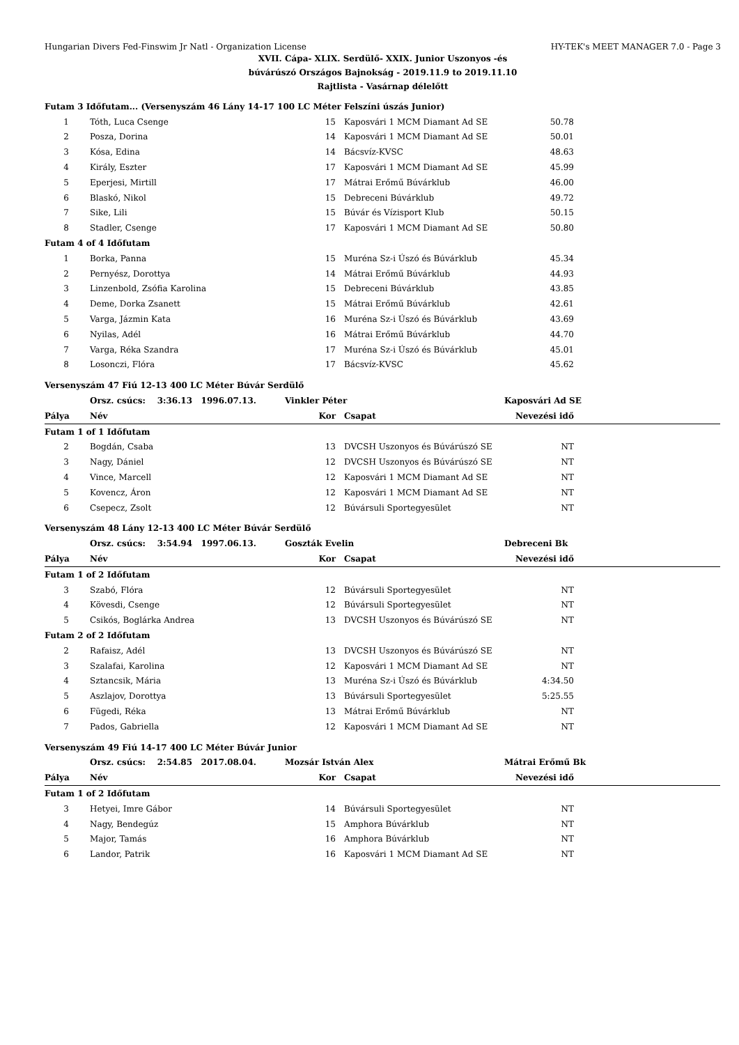Hungarian Divers Fed-Finswim Jr Natl - Organization License HY-TEK's MEET MANAGER 7.0 - Page 3
XVII. Cápa- XLIX. Serdülő- XXIX. Junior Uszonyos -és
búvárúszó Országos Bajnokság - 2019.11.9 to 2019.11.10
Rajtlista - Vasárnap délelőtt
| Futam 3 Időfutam... (Versenyszám 46 Lány 14-17 100 LC Méter Felszíni úszás Junior) | | | | | |
| 1 | Tóth, Luca Csenge | 15 | Kaposvári 1 MCM Diamant Ad SE | 50.78 | |
| 2 | Posza, Dorina | 14 | Kaposvári 1 MCM Diamant Ad SE | 50.01 | |
| 3 | Kósa, Edina | 14 | Bácsvíz-KVSC | 48.63 | |
| 4 | Király, Eszter | 17 | Kaposvári 1 MCM Diamant Ad SE | 45.99 | |
| 5 | Eperjesi, Mirtill | 17 | Mátrai Erőmű Búvárklub | 46.00 | |
| 6 | Blaskó, Nikol | 15 | Debreceni Búvárklub | 49.72 | |
| 7 | Sike, Lili | 15 | Búvár és Vízisport Klub | 50.15 | |
| 8 | Stadler, Csenge | 17 | Kaposvári 1 MCM Diamant Ad SE | 50.80 | |
| Futam 4 of 4 Időfutam | | | | | |
| 1 | Borka, Panna | 15 | Muréna Sz-i Úszó és Búvárklub | 45.34 | |
| 2 | Pernyész, Dorottya | 14 | Mátrai Erőmű Búvárklub | 44.93 | |
| 3 | Linzenbold, Zsófia Karolina | 15 | Debreceni Búvárklub | 43.85 | |
| 4 | Deme, Dorka Zsanett | 15 | Mátrai Erőmű Búvárklub | 42.61 | |
| 5 | Varga, Jázmin Kata | 16 | Muréna Sz-i Úszó és Búvárklub | 43.69 | |
| 6 | Nyilas, Adél | 16 | Mátrai Erőmű Búvárklub | 44.70 | |
| 7 | Varga, Réka Szandra | 17 | Muréna Sz-i Úszó és Búvárklub | 45.01 | |
| 8 | Losonczi, Flóra | 17 | Bácsvíz-KVSC | 45.62 | |
| Versenyszám 47 Fiú 12-13 400 LC Méter Búvár Serdülő | | | | | |
| | Orsz. csúcs: 3:36.13 1996.07.13. | Vinkler Péter | | Kaposvári Ad SE | |
| Pálya | Név | Kor | Csapat | Nevezési idő | |
| Futam 1 of 1 Időfutam | | | | | |
| 2 | Bogdán, Csaba | 13 | DVCSH Uszonyos és Búvárúszó SE | NT | |
| 3 | Nagy, Dániel | 12 | DVCSH Uszonyos és Búvárúszó SE | NT | |
| 4 | Vince, Marcell | 12 | Kaposvári 1 MCM Diamant Ad SE | NT | |
| 5 | Kovencz, Áron | 12 | Kaposvári 1 MCM Diamant Ad SE | NT | |
| 6 | Csepecz, Zsolt | 12 | Búvársuli Sportegyesület | NT | |
| Versenyszám 48 Lány 12-13 400 LC Méter Búvár Serdülő | | | | | |
| | Orsz. csúcs: 3:54.94 1997.06.13. | Goszták Evelin | | Debreceni Bk | |
| Pálya | Név | Kor | Csapat | Nevezési idő | |
| Futam 1 of 2 Időfutam | | | | | |
| 3 | Szabó, Flóra | 12 | Búvársuli Sportegyesület | NT | |
| 4 | Kövesdi, Csenge | 12 | Búvársuli Sportegyesület | NT | |
| 5 | Csikós, Boglárka Andrea | 13 | DVCSH Uszonyos és Búvárúszó SE | NT | |
| Futam 2 of 2 Időfutam | | | | | |
| 2 | Rafaisz, Adél | 13 | DVCSH Uszonyos és Búvárúszó SE | NT | |
| 3 | Szalafai, Karolina | 12 | Kaposvári 1 MCM Diamant Ad SE | NT | |
| 4 | Sztancsik, Mária | 13 | Muréna Sz-i Úszó és Búvárklub | 4:34.50 | |
| 5 | Aszlajov, Dorottya | 13 | Búvársuli Sportegyesület | 5:25.55 | |
| 6 | Fügedi, Réka | 13 | Mátrai Erőmű Búvárklub | NT | |
| 7 | Pados, Gabriella | 12 | Kaposvári 1 MCM Diamant Ad SE | NT | |
| Versenyszám 49 Fiú 14-17 400 LC Méter Búvár Junior | | | | | |
| | Orsz. csúcs: 2:54.85 2017.08.04. | Mozsár István Alex | | Mátrai Erőmű Bk | |
| Pálya | Név | Kor | Csapat | Nevezési idő | |
| Futam 1 of 2 Időfutam | | | | | |
| 3 | Hetyei, Imre Gábor | 14 | Búvársuli Sportegyesület | NT | |
| 4 | Nagy, Bendegúz | 15 | Amphora Búvárklub | NT | |
| 5 | Major, Tamás | 16 | Amphora Búvárklub | NT | |
| 6 | Landor, Patrik | 16 | Kaposvári 1 MCM Diamant Ad SE | NT | |